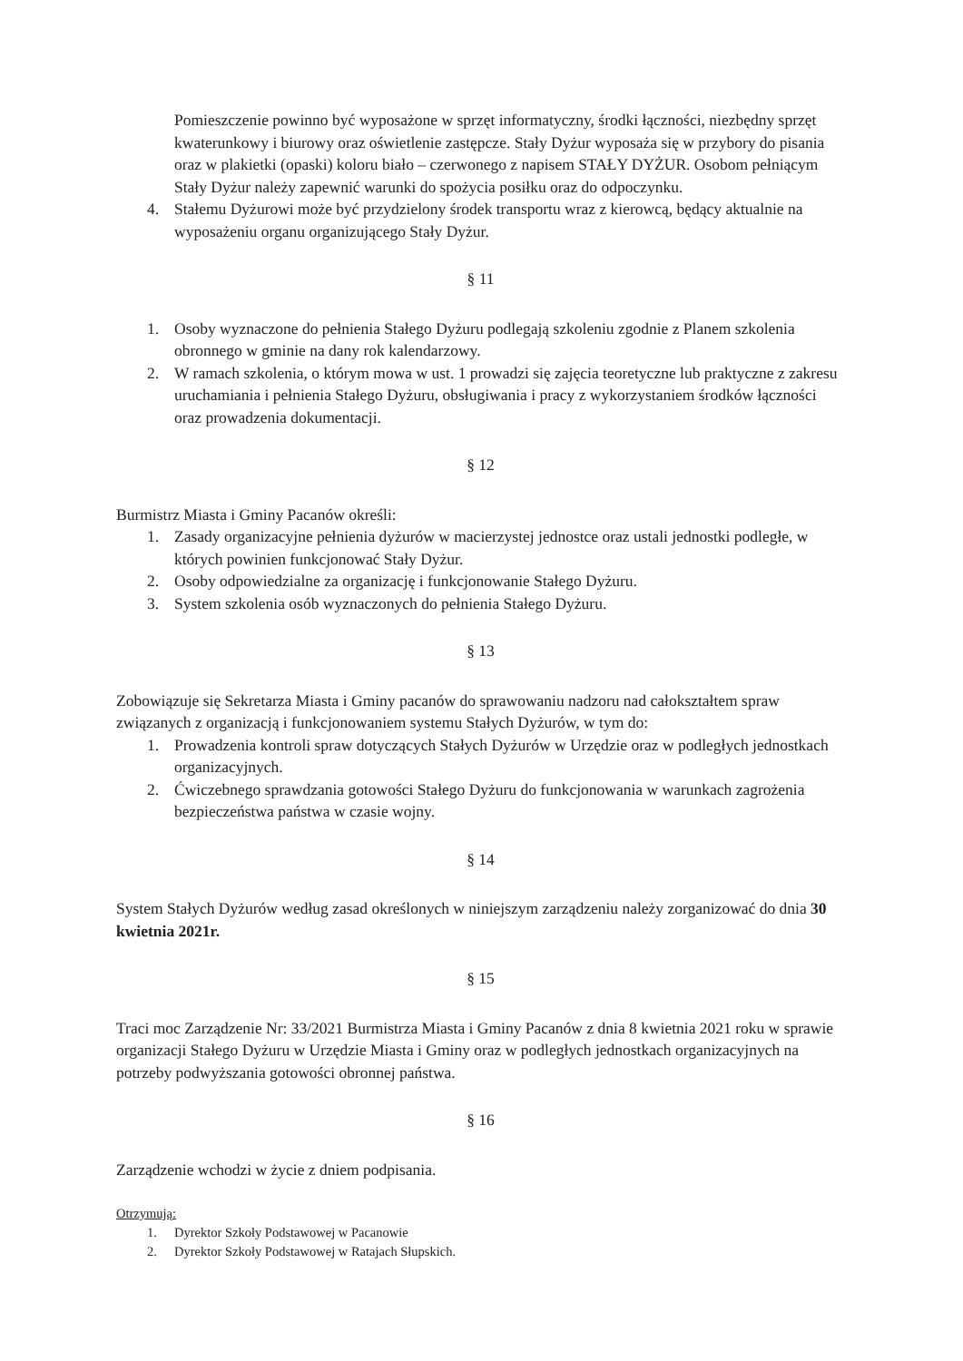Pomieszczenie powinno być wyposażone w sprzęt informatyczny, środki łączności, niezbędny sprzęt kwaterunkowy i biurowy oraz oświetlenie zastępcze. Stały Dyżur wyposaża się w przybory do pisania oraz w plakietki (opaski) koloru biało – czerwonego z napisem STAŁY DYŻUR. Osobom pełniącym Stały Dyżur należy zapewnić warunki do spożycia posiłku oraz do odpoczynku.
4. Stałemu Dyżurowi może być przydzielony środek transportu wraz z kierowcą, będący aktualnie na wyposażeniu organu organizującego Stały Dyżur.
§ 11
1. Osoby wyznaczone do pełnienia Stałego Dyżuru podlegają szkoleniu zgodnie z Planem szkolenia obronnego w gminie na dany rok kalendarzowy.
2. W ramach szkolenia, o którym mowa w ust. 1 prowadzi się zajęcia teoretyczne lub praktyczne z zakresu uruchamiania i pełnienia Stałego Dyżuru, obsługiwania i pracy z wykorzystaniem środków łączności oraz prowadzenia dokumentacji.
§ 12
Burmistrz Miasta i Gminy Pacanów określi:
1. Zasady organizacyjne pełnienia dyżurów w macierzystej jednostce oraz ustali jednostki podległe, w których powinien funkcjonować Stały Dyżur.
2. Osoby odpowiedzialne za organizację i funkcjonowanie Stałego Dyżuru.
3. System szkolenia osób wyznaczonych do pełnienia Stałego Dyżuru.
§ 13
Zobowiązuje się Sekretarza Miasta i Gminy pacanów do sprawowaniu nadzoru nad całokształtem spraw związanych z organizacją i funkcjonowaniem systemu Stałych Dyżurów, w tym do:
1. Prowadzenia kontroli spraw dotyczących Stałych Dyżurów w Urzędzie oraz w podległych jednostkach organizacyjnych.
2. Ćwiczebnego sprawdzania gotowości Stałego Dyżuru do funkcjonowania w warunkach zagrożenia bezpieczeństwa państwa w czasie wojny.
§ 14
System Stałych Dyżurów według zasad określonych w niniejszym zarządzeniu należy zorganizować do dnia 30 kwietnia 2021r.
§ 15
Traci moc Zarządzenie Nr: 33/2021 Burmistrza Miasta i Gminy Pacanów z dnia 8 kwietnia 2021 roku w sprawie organizacji Stałego Dyżuru w Urzędzie Miasta i Gminy oraz w podległych jednostkach organizacyjnych na potrzeby podwyższania gotowości obronnej państwa.
§ 16
Zarządzenie wchodzi w życie z dniem podpisania.
Otrzymują:
1. Dyrektor Szkoły Podstawowej w Pacanowie
2. Dyrektor Szkoły Podstawowej w Ratajach Słupskich.